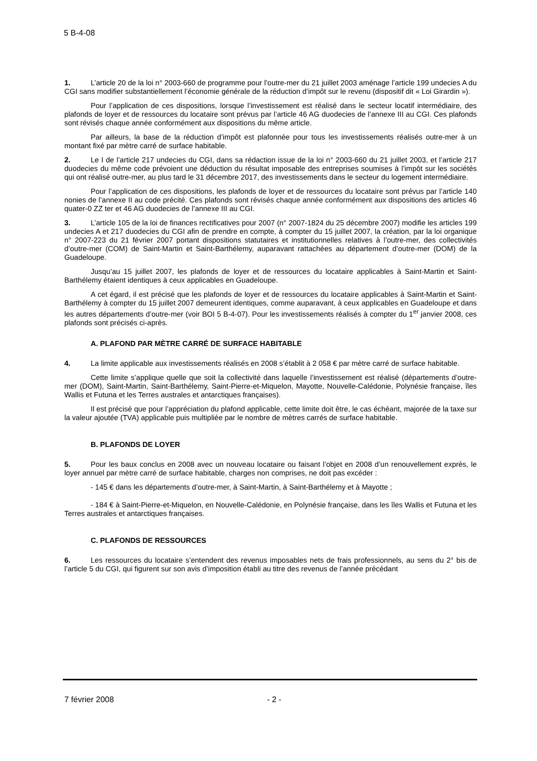5 B-4-08
1. L’article 20 de la loi n° 2003-660 de programme pour l’outre-mer du 21 juillet 2003 aménage l’article 199 undecies A du CGI sans modifier substantiellement l’économie générale de la réduction d’impôt sur le revenu (dispositif dit « Loi Girardin »).
Pour l’application de ces dispositions, lorsque l’investissement est réalisé dans le secteur locatif intermédiaire, des plafonds de loyer et de ressources du locataire sont prévus par l’article 46 AG duodecies de l’annexe III au CGI. Ces plafonds sont révisés chaque année conformément aux dispositions du même article.
Par ailleurs, la base de la réduction d’impôt est plafonnée pour tous les investissements réalisés outre-mer à un montant fixé par mètre carré de surface habitable.
2. Le I de l’article 217 undecies du CGI, dans sa rédaction issue de la loi n° 2003-660 du 21 juillet 2003, et l’article 217 duodecies du même code prévoient une déduction du résultat imposable des entreprises soumises à l’impôt sur les sociétés qui ont réalisé outre-mer, au plus tard le 31 décembre 2017, des investissements dans le secteur du logement intermédiaire.
Pour l’application de ces dispositions, les plafonds de loyer et de ressources du locataire sont prévus par l’article 140 nonies de l’annexe II au code précité. Ces plafonds sont révisés chaque année conformément aux dispositions des articles 46 quater-0 ZZ ter et 46 AG duodecies de l’annexe III au CGI.
3. L’article 105 de la loi de finances rectificatives pour 2007 (n° 2007-1824 du 25 décembre 2007) modifie les articles 199 undecies A et 217 duodecies du CGI afin de prendre en compte, à compter du 15 juillet 2007, la création, par la loi organique n° 2007-223 du 21 février 2007 portant dispositions statutaires et institutionnelles relatives à l’outre-mer, des collectivités d’outre-mer (COM) de Saint-Martin et Saint-Barthélemy, auparavant rattachées au département d’outre-mer (DOM) de la Guadeloupe.
Jusqu’au 15 juillet 2007, les plafonds de loyer et de ressources du locataire applicables à Saint-Martin et Saint-Barthélemy étaient identiques à ceux applicables en Guadeloupe.
A cet égard, il est précisé que les plafonds de loyer et de ressources du locataire applicables à Saint-Martin et Saint-Barthélemy à compter du 15 juillet 2007 demeurent identiques, comme auparavant, à ceux applicables en Guadeloupe et dans les autres départements d’outre-mer (voir BOI 5 B-4-07). Pour les investissements réalisés à compter du 1<sup>er</sup> janvier 2008, ces plafonds sont précisés ci-après.
A. PLAFOND PAR MÈTRE CARRÉ DE SURFACE HABITABLE
4. La limite applicable aux investissements réalisés en 2008 s’établit à 2 058 € par mètre carré de surface habitable.
Cette limite s’applique quelle que soit la collectivité dans laquelle l’investissement est réalisé (départements d’outre-mer (DOM), Saint-Martin, Saint-Barthélemy, Saint-Pierre-et-Miquelon, Mayotte, Nouvelle-Calédonie, Polynésie française, îles Wallis et Futuna et les Terres australes et antarctiques françaises).
Il est précisé que pour l’appréciation du plafond applicable, cette limite doit être, le cas échéant, majorée de la taxe sur la valeur ajoutée (TVA) applicable puis multipliée par le nombre de mètres carrés de surface habitable.
B. PLAFONDS DE LOYER
5. Pour les baux conclus en 2008 avec un nouveau locataire ou faisant l’objet en 2008 d’un renouvellement exprès, le loyer annuel par mètre carré de surface habitable, charges non comprises, ne doit pas excéder :
- 145 € dans les départements d’outre-mer, à Saint-Martin, à Saint-Barthélemy et à Mayotte ;
- 184 € à Saint-Pierre-et-Miquelon, en Nouvelle-Calédonie, en Polynésie française, dans les îles Wallis et Futuna et les Terres australes et antarctiques françaises.
C. PLAFONDS DE RESSOURCES
6. Les ressources du locataire s’entendent des revenus imposables nets de frais professionnels, au sens du 2° bis de l’article 5 du CGI, qui figurent sur son avis d’imposition établi au titre des revenus de l’année précédant
7 février 2008 - 2 -